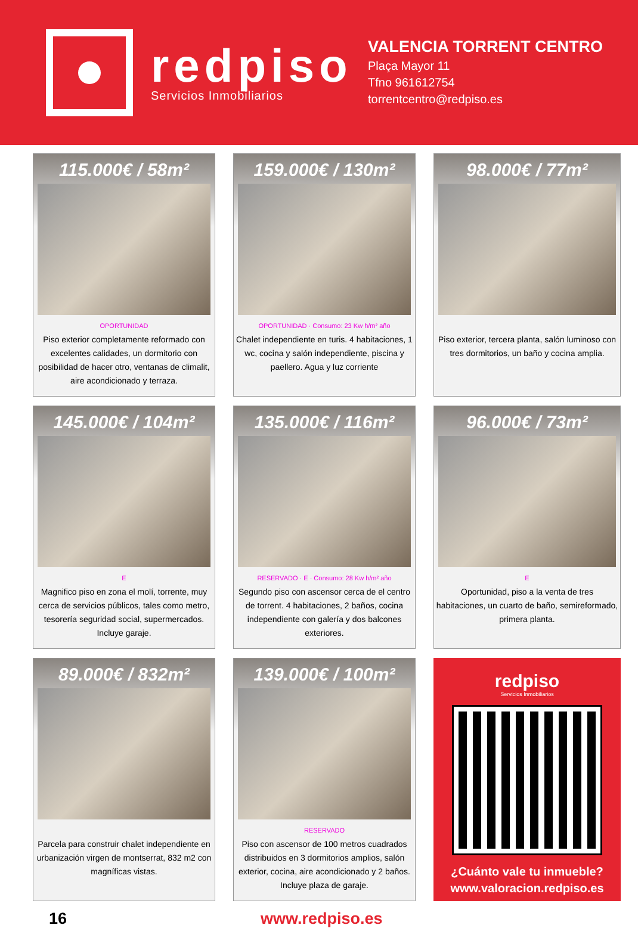redpiso
Servicios Inmobiliarios
VALENCIA TORRENT CENTRO
Plaça Mayor 11
Tfno 961612754
torrentcentro@redpiso.es
115.000€ / 58m²
OPORTUNIDAD
Piso exterior completamente reformado con excelentes calidades, un dormitorio con posibilidad de hacer otro, ventanas de climalit, aire acondicionado y terraza.
159.000€ / 130m²
OPORTUNIDAD · Consumo: 23 Kw h/m² año
Chalet independiente en turis. 4 habitaciones, 1 wc, cocina y salón independiente, piscina y paellero. Agua y luz corriente
98.000€ / 77m²
Piso exterior, tercera planta, salón luminoso con tres dormitorios, un baño y cocina amplia.
145.000€ / 104m²
E
Magnifico piso en zona el molí, torrente, muy cerca de servicios públicos, tales como metro, tesorería seguridad social, supermercados. Incluye garaje.
135.000€ / 116m²
RESERVADO · E · Consumo: 28 Kw h/m² año
Segundo piso con ascensor cerca de el centro de torrent. 4 habitaciones, 2 baños, cocina independiente con galería y dos balcones exteriores.
96.000€ / 73m²
E
Oportunidad, piso a la venta de tres habitaciones, un cuarto de baño, semireformado, primera planta.
89.000€ / 832m²
Parcela para construir chalet independiente en urbanización virgen de montserrat, 832 m2 con magníficas vistas.
139.000€ / 100m²
RESERVADO
Piso con ascensor de 100 metros cuadrados distribuidos en 3 dormitorios amplios, salón exterior, cocina, aire acondicionado y 2 baños. Incluye plaza de garaje.
redpiso
Servicios Inmobiliarios
¿Cuánto vale tu inmueble?
www.valoracion.redpiso.es
16 www.redpiso.es